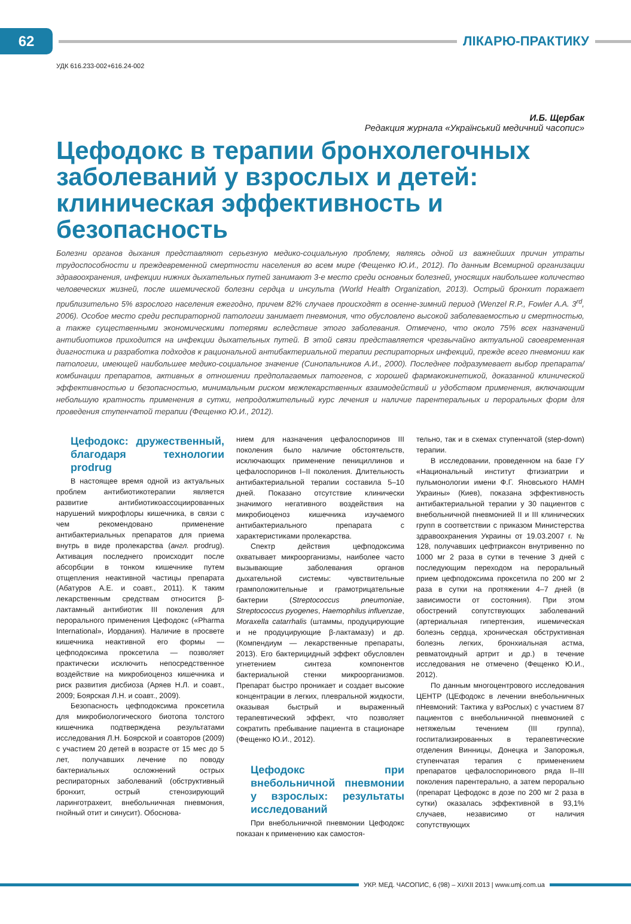62
ЛІКАРЮ-ПРАКТИКУ
УДК 616.233-002+616.24-002
И.Б. Щербак
Редакция журнала «Український медичний часопис»
Цефодокс в терапии бронхолегочных заболеваний у взрослых и детей: клиническая эффективность и безопасность
Болезни органов дыхания представляют серьезную медико-социальную проблему, являясь одной из важнейших причин утраты трудоспособности и преждевременной смертности населения во всем мире (Фещенко Ю.И., 2012). По данным Всемирной организации здравоохранения, инфекции нижних дыхательных путей занимают 3-е место среди основных болезней, уносящих наибольшее количество человеческих жизней, после ишемической болезни сердца и инсульта (World Health Organization, 2013). Острый бронхит поражает приблизительно 5% взрослого населения ежегодно, причем 82% случаев происходят в осенне-зимний период (Wenzel R.P., Fowler A.A. 3<sup>rd</sup>, 2006). Особое место среди респираторной патологии занимает пневмония, что обусловлено высокой заболеваемостью и смертностью, а также существенными экономическими потерями вследствие этого заболевания. Отмечено, что около 75% всех назначений антибиотиков приходится на инфекции дыхательных путей. В этой связи представляется чрезвычайно актуальной своевременная диагностика и разработка подходов к рациональной антибактериальной терапии респираторных инфекций, прежде всего пневмонии как патологии, имеющей наибольшее медико-социальное значение (Синопальников А.И., 2000). Последнее подразумевает выбор препарата/комбинации препаратов, активных в отношении предполагаемых патогенов, с хорошей фармакокинетикой, доказанной клинической эффективностью и безопасностью, минимальным риском межлекарственных взаимодействий и удобством применения, включающим небольшую кратность применения в сутки, непродолжительный курс лечения и наличие парентеральных и пероральных форм для проведения ступенчатой терапии (Фещенко Ю.И., 2012).
Цефодокс: дружественный, благодаря технологии prodrug
В настоящее время одной из актуальных проблем антибиотикотерапии является развитие антибиотикоассоциированных нарушений микрофлоры кишечника, в связи с чем рекомендовано применение антибактериальных препаратов для приема внутрь в виде пролекарства (англ. prodrug). Активация последнего происходит после абсорбции в тонком кишечнике путем отщепления неактивной частицы препарата (Абатуров А.Е. и соавт., 2011). К таким лекарственным средствам относится β-лактамный антибиотик III поколения для перорального применения Цефодокс («Pharma International», Иордания). Наличие в просвете кишечника неактивной его формы — цефподоксима проксетила — позволяет практически исключить непосредственное воздействие на микробиоценоз кишечника и риск развития дисбиоза (Аряев Н.Л. и соавт., 2009; Боярская Л.Н. и соавт., 2009).
Безопасность цефподоксима проксетила для микробиологического биотопа толстого кишечника подтверждена результатами исследования Л.Н. Боярской и соавторов (2009) с участием 20 детей в возрасте от 15 мес до 5 лет, получавших лечение по поводу бактериальных осложнений острых респираторных заболеваний (обструктивный бронхит, острый стенозирующий ларинготрахеит, внебольничная пневмония, гнойный отит и синусит). Обоснова-
нием для назначения цефалоспоринов III поколения было наличие обстоятельств, исключающих применение пенициллинов и цефалоспоринов I–II поколения. Длительность антибактериальной терапии составила 5–10 дней. Показано отсутствие клинически значимого негативного воздействия на микробиоценоз кишечника изучаемого антибактериального препарата с характеристиками пролекарства.
Спектр действия цефподоксима охватывает микроорганизмы, наиболее часто вызывающие заболевания органов дыхательной системы: чувствительные грамположительные и грамотрицательные бактерии (Streptococcus pneumoniae, Streptococcus pyogenes, Haemophilus influenzae, Moraxella catarrhalis (штаммы, продуцирующие и не продуцирующие β-лактамазу) и др. (Компендиум — лекарственные препараты, 2013). Его бактерицидный эффект обусловлен угнетением синтеза компонентов бактериальной стенки микроорганизмов. Препарат быстро проникает и создает высокие концентрации в легких, плевральной жидкости, оказывая быстрый и выраженный терапевтический эффект, что позволяет сократить пребывание пациента в стационаре (Фещенко Ю.И., 2012).
Цефодокс при внебольничной пневмонии у взрослых: результаты исследований
При внебольничной пневмонии Цефодокс показан к применению как самостоя-
тельно, так и в схемах ступенчатой (step-down) терапии.
В исследовании, проведенном на базе ГУ «Национальный институт фтизиатрии и пульмонологии имени Ф.Г. Яновського НАМН Украины» (Киев), показана эффективность антибактериальной терапии у 30 пациентов с внебольничной пневмонией II и III клинических групп в соответствии с приказом Министерства здравоохранения Украины от 19.03.2007 г. № 128, получавших цефтриаксон внутривенно по 1000 мг 2 раза в сутки в течение 3 дней с последующим переходом на пероральный прием цефподоксима проксетила по 200 мг 2 раза в сутки на протяжении 4–7 дней (в зависимости от состояния). При этом обострений сопутствующих заболеваний (артериальная гипертензия, ишемическая болезнь сердца, хроническая обструктивная болезнь легких, бронхиальная астма, ревматоидный артрит и др.) в течение исследования не отмечено (Фещенко Ю.И., 2012).
По данным многоцентрового исследования ЦЕНТР (ЦЕфодокс в лечении внебольничных пНевмоний: Тактика у взРослых) с участием 87 пациентов с внебольничной пневмонией с нетяжелым течением (III группа), госпитализированных в терапевтические отделения Винницы, Донецка и Запорожья, ступенчатая терапия с применением препаратов цефалоспоринового ряда II–III поколения парентерально, а затем перорально (препарат Цефодокс в дозе по 200 мг 2 раза в сутки) оказалась эффективной в 93,1% случаев, независимо от наличия сопутствующих
УКР. МЕД. ЧАСОПИС, 6 (98) – XI/XII 2013 | www.umj.com.ua